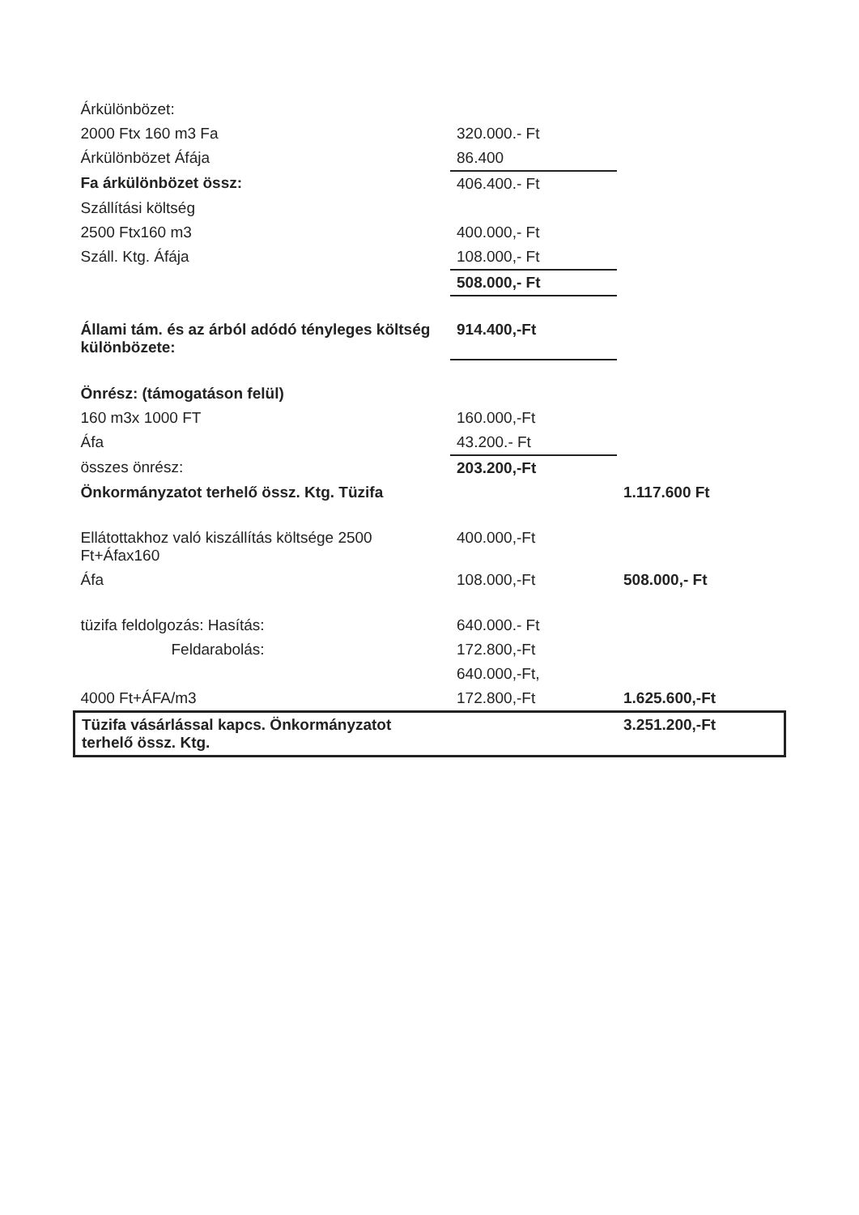| Árkülönbözet: | | |
| 2000 Ftx 160 m3 Fa | 320.000.- Ft | |
| Árkülönbözet Áfája | 86.400 | |
| Fa árkülönbözet össz: | 406.400.- Ft | |
| Szállítási költség | | |
| 2500 Ftx160 m3 | 400.000,- Ft | |
| Száll. Ktg. Áfája | 108.000,- Ft | |
| | 508.000,- Ft | |
| Állami tám. és az árból adódó tényleges költség különbözete: | 914.400,-Ft | |
| Önrész: (támogatáson felül) | | |
| 160 m3x 1000 FT | 160.000,-Ft | |
| Áfa | 43.200.- Ft | |
| összes önrész: | 203.200,-Ft | |
| Önkormányzatot terhelő össz. Ktg. Tüzifa | | 1.117.600 Ft |
| Ellátottakhoz való kiszállítás költsége 2500 Ft+Áfax160 | 400.000,-Ft | |
| Áfa | 108.000,-Ft | 508.000,- Ft |
| tüzifa feldolgozás: Hasítás: | 640.000.- Ft | |
| Feldarabolás: | 172.800,-Ft | |
| | 640.000,-Ft, | |
| 4000 Ft+ÁFA/m3 | 172.800,-Ft | 1.625.600,-Ft |
| Tüzifa vásárlással kapcs. Önkormányzatot terhelő össz. Ktg. | | 3.251.200,-Ft |